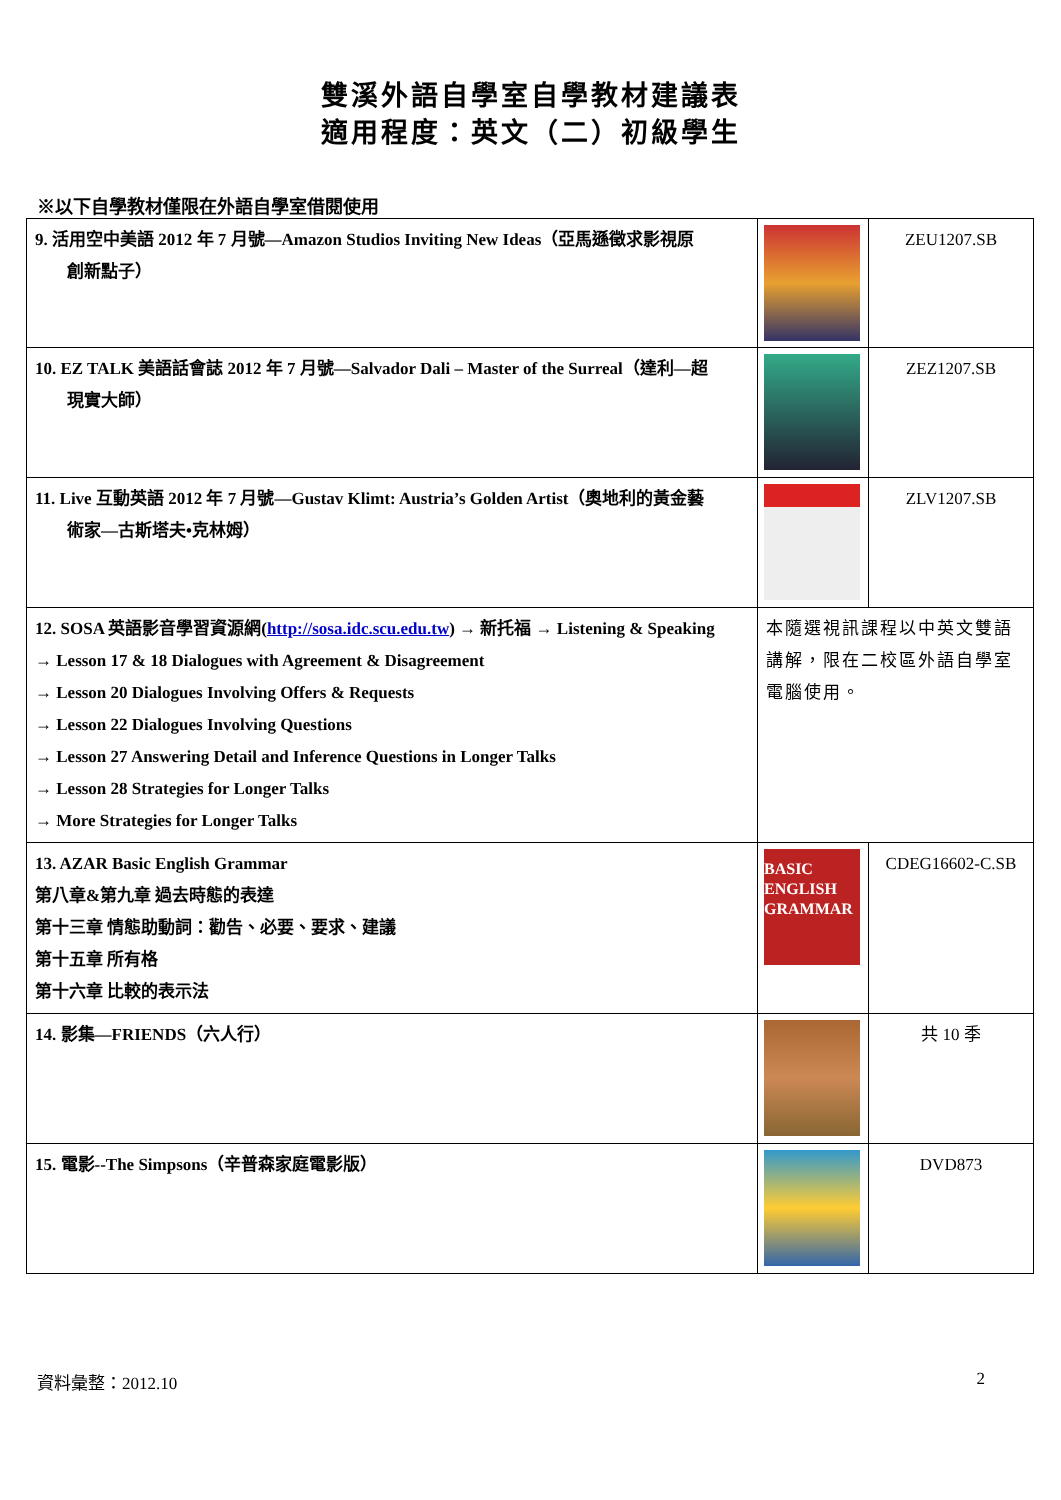雙溪外語自學室自學教材建議表
適用程度：英文（二）初級學生
※以下自學教材僅限在外語自學室借閱使用
| 9. 活用空中美語 2012 年 7 月號—Amazon Studios Inviting New Ideas（亞馬遜徵求影視原 創新點子） | | ZEU1207.SB |
| 10. EZ TALK 美語話會誌 2012 年 7 月號—Salvador Dali – Master of the Surreal（達利—超 現實大師） | | ZEZ1207.SB |
| 11. Live 互動英語 2012 年 7 月號—Gustav Klimt: Austria’s Golden Artist（奧地利的黃金藝 術家—古斯塔夫•克林姆） | | ZLV1207.SB |
| 12. SOSA 英語影音學習資源網( http://sosa.idc.scu.edu.tw ) → 新托福 → Listening & Speaking → Lesson 17 & 18 Dialogues with Agreement & Disagreement → Lesson 20 Dialogues Involving Offers & Requests → Lesson 22 Dialogues Involving Questions → Lesson 27 Answering Detail and Inference Questions in Longer Talks → Lesson 28 Strategies for Longer Talks → More Strategies for Longer Talks | 本隨選視訊課程以中英文雙語講解，限在二校區外語自學室電腦使用。 | |
| 13. AZAR Basic English Grammar 第八章&第九章 過去時態的表達 第十三章 情態助動詞：勸告、必要、要求、建議 第十五章 所有格 第十六章 比較的表示法 | BASIC ENGLISH GRAMMAR | CDEG16602-C.SB |
| 14. 影集—FRIENDS（六人行） | | 共 10 季 |
| 15. 電影--The Simpsons（辛普森家庭電影版） | | DVD873 |
資料彙整：2012.10 2